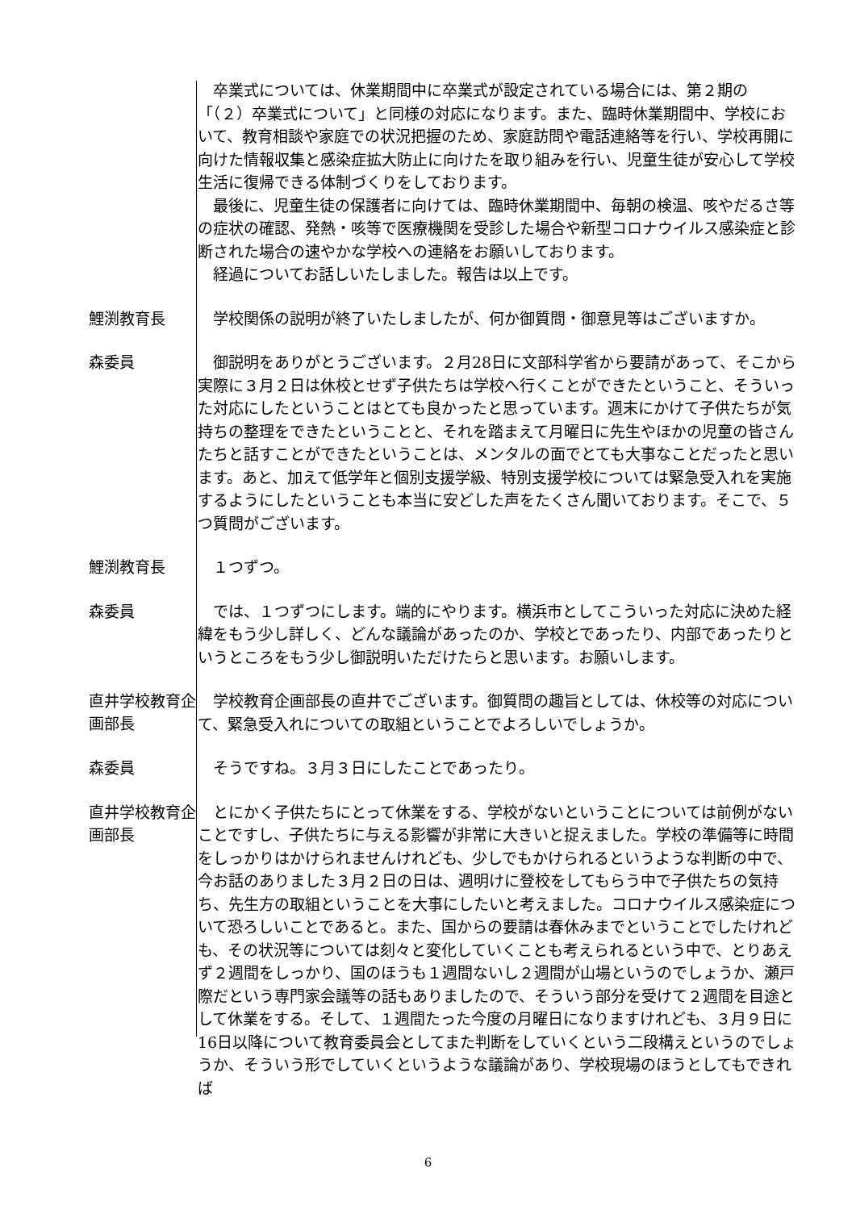卒業式については、休業期間中に卒業式が設定されている場合には、第２期の「（２）卒業式について」と同様の対応になります。また、臨時休業期間中、学校において、教育相談や家庭での状況把握のため、家庭訪問や電話連絡等を行い、学校再開に向けた情報収集と感染症拡大防止に向けたを取り組みを行い、児童生徒が安心して学校生活に復帰できる体制づくりをしております。
最後に、児童生徒の保護者に向けては、臨時休業期間中、毎朝の検温、咳やだるさ等の症状の確認、発熱・咳等で医療機関を受診した場合や新型コロナウイルス感染症と診断された場合の速やかな学校への連絡をお願いしております。
経過についてお話しいたしました。報告は以上です。
鯉渕教育長
学校関係の説明が終了いたしましたが、何か御質問・御意見等はございますか。
森委員
御説明をありがとうございます。２月28日に文部科学省から要請があって、そこから実際に３月２日は休校とせず子供たちは学校へ行くことができたということ、そういった対応にしたということはとても良かったと思っています。週末にかけて子供たちが気持ちの整理をできたということと、それを踏まえて月曜日に先生やほかの児童の皆さんたちと話すことができたということは、メンタルの面でとても大事なことだったと思います。あと、加えて低学年と個別支援学級、特別支援学校については緊急受入れを実施するようにしたということも本当に安どした声をたくさん聞いております。そこで、５つ質問がございます。
鯉渕教育長
１つずつ。
森委員
では、１つずつにします。端的にやります。横浜市としてこういった対応に決めた経緯をもう少し詳しく、どんな議論があったのか、学校とであったり、内部であったりというところをもう少し御説明いただけたらと思います。お願いします。
直井学校教育企画部長
学校教育企画部長の直井でございます。御質問の趣旨としては、休校等の対応について、緊急受入れについての取組ということでよろしいでしょうか。
森委員
そうですね。３月３日にしたことであったり。
直井学校教育企画部長
とにかく子供たちにとって休業をする、学校がないということについては前例がないことですし、子供たちに与える影響が非常に大きいと捉えました。学校の準備等に時間をしっかりはかけられませんけれども、少しでもかけられるというような判断の中で、今お話のありました３月２日の日は、週明けに登校をしてもらう中で子供たちの気持ち、先生方の取組ということを大事にしたいと考えました。コロナウイルス感染症について恐ろしいことであると。また、国からの要請は春休みまでということでしたけれども、その状況等については刻々と変化していくことも考えられるという中で、とりあえず２週間をしっかり、国のほうも１週間ないし２週間が山場というのでしょうか、瀬戸際だという専門家会議等の話もありましたので、そういう部分を受けて２週間を目途として休業をする。そして、１週間たった今度の月曜日になりますけれども、３月９日に16日以降について教育委員会としてまた判断をしていくという二段構えというのでしょうか、そういう形でしていくというような議論があり、学校現場のほうとしてもできれば
6